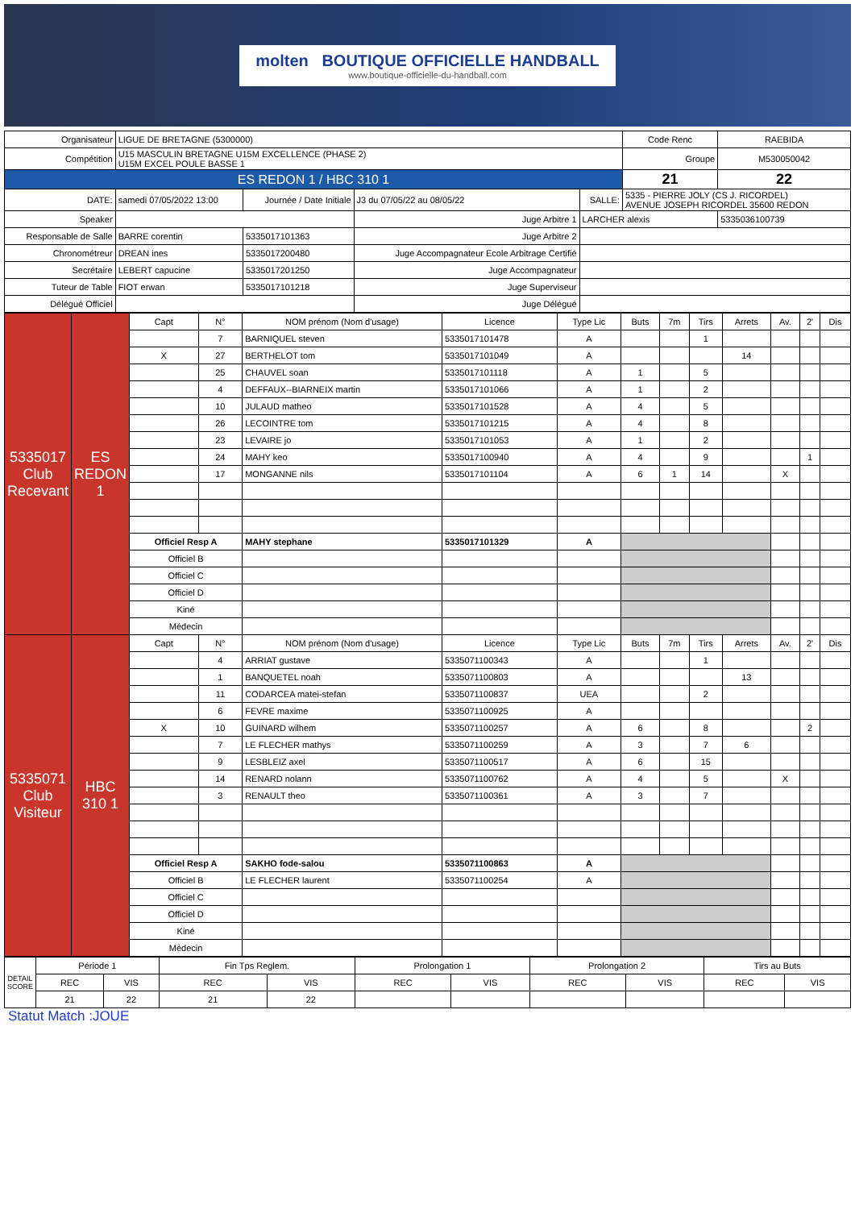molten BOUTIQUE OFFICIELLE HANDBALL
www.boutique-officielle-du-handball.com
| Organisateur | LIGUE DE BRETAGNE (5300000) | | | | | Code Renc | RAEBIDA |
| Compétition | U15 MASCULIN BRETAGNE U15M EXCELLENCE (PHASE 2) U15M EXCEL POULE BASSE 1 | | | | | Groupe | M530050042 |
| ES REDON 1 / HBC 310 1 | | | | | | 21 | 22 |
| DATE: | samedi 07/05/2022 13:00 | Journée / Date Initiale | J3 du 07/05/22 au 08/05/22 | SALLE: | 5335 - PIERRE JOLY (CS J. RICORDEL) AVENUE JOSEPH RICORDEL 35600 REDON | | |
| Speaker | | | Juge Arbitre 1 | LARCHER alexis | | | 5335036100739 |
| Responsable de Salle | BARRE corentin | 5335017101363 | Juge Arbitre 2 | | | | |
| Chronométreur | DREAN ines | 5335017200480 | Juge Accompagnateur Ecole Arbitrage Certifié | | | | |
| Secrétaire | LEBERT capucine | 5335017201250 | Juge Accompagnateur | | | | |
| Tuteur de Table | FIOT erwan | 5335017101218 | Juge Superviseur | | | | |
| Délégué Officiel | | | Juge Délégué | | | | |
| 5335017 Club Recevant | ES REDON 1 | Capt | N° | NOM prénom (Nom d'usage) | Licence | Type Lic | Buts | 7m | Tirs | Arrets | Av. | 2' | Dis |
| | | | 7 | BARNIQUEL steven | 5335017101478 | A | | | 1 | | | | |
| | | X | 27 | BERTHELOT tom | 5335017101049 | A | | | | 14 | | | |
| | | | 25 | CHAUVEL soan | 5335017101118 | A | 1 | | 5 | | | | |
| | | | 4 | DEFFAUX--BIARNEIX martin | 5335017101066 | A | 1 | | 2 | | | | |
| | | | 10 | JULAUD matheo | 5335017101528 | A | 4 | | 5 | | | | |
| | | | 26 | LECOINTRE tom | 5335017101215 | A | 4 | | 8 | | | | |
| | | | 23 | LEVAIRE jo | 5335017101053 | A | 1 | | 2 | | | | |
| | | | 24 | MAHY keo | 5335017100940 | A | 4 | | 9 | | | 1 | |
| | | | 17 | MONGANNE nils | 5335017101104 | A | 6 | 1 | 14 | | X | | |
| | | Officiel Resp A | | MAHY stephane | 5335017101329 | A | | | | | | | |
| | | Officiel B | | | | | | | | | | | |
| | | Officiel C | | | | | | | | | | | |
| | | Officiel D | | | | | | | | | | | |
| | | Kiné | | | | | | | | | | | |
| | | Médecin | | | | | | | | | | | |
| 5335071 Club Visiteur | HBC 310 1 | Capt | N° | NOM prénom (Nom d'usage) | Licence | Type Lic | Buts | 7m | Tirs | Arrets | Av. | 2' | Dis |
| | | | 4 | ARRIAT gustave | 5335071100343 | A | | | 1 | | | | |
| | | | 1 | BANQUETEL noah | 5335071100803 | A | | | | 13 | | | |
| | | | 11 | CODARCEA matei-stefan | 5335071100837 | UEA | | | 2 | | | | |
| | | | 6 | FEVRE maxime | 5335071100925 | A | | | | | | | |
| | | X | 10 | GUINARD wilhem | 5335071100257 | A | 6 | | 8 | | | 2 | |
| | | | 7 | LE FLECHER mathys | 5335071100259 | A | 3 | | 7 | 6 | | | |
| | | | 9 | LESBLEIZ axel | 5335071100517 | A | 6 | | 15 | | | | |
| | | | 14 | RENARD nolann | 5335071100762 | A | 4 | | 5 | | X | | |
| | | | 3 | RENAULT theo | 5335071100361 | A | 3 | | 7 | | | | |
| | | Officiel Resp A | | SAKHO fode-salou | 5335071100863 | A | | | | | | | |
| | | Officiel B | | LE FLECHER laurent | 5335071100254 | A | | | | | | | |
| | | Officiel C | | | | | | | | | | | |
| | | Officiel D | | | | | | | | | | | |
| | | Kiné | | | | | | | | | | | |
| | | Médecin | | | | | | | | | | | |
| DETAIL SCORE | Période 1 | | Fin Tps Reglem. | | Prolongation 1 | | Prolongation 2 | | Tirs au Buts | |
| | REC | VIS | REC | VIS | REC | VIS | REC | VIS | REC | VIS |
| | 21 | 22 | 21 | 22 | | | | | | |
Statut Match :JOUE